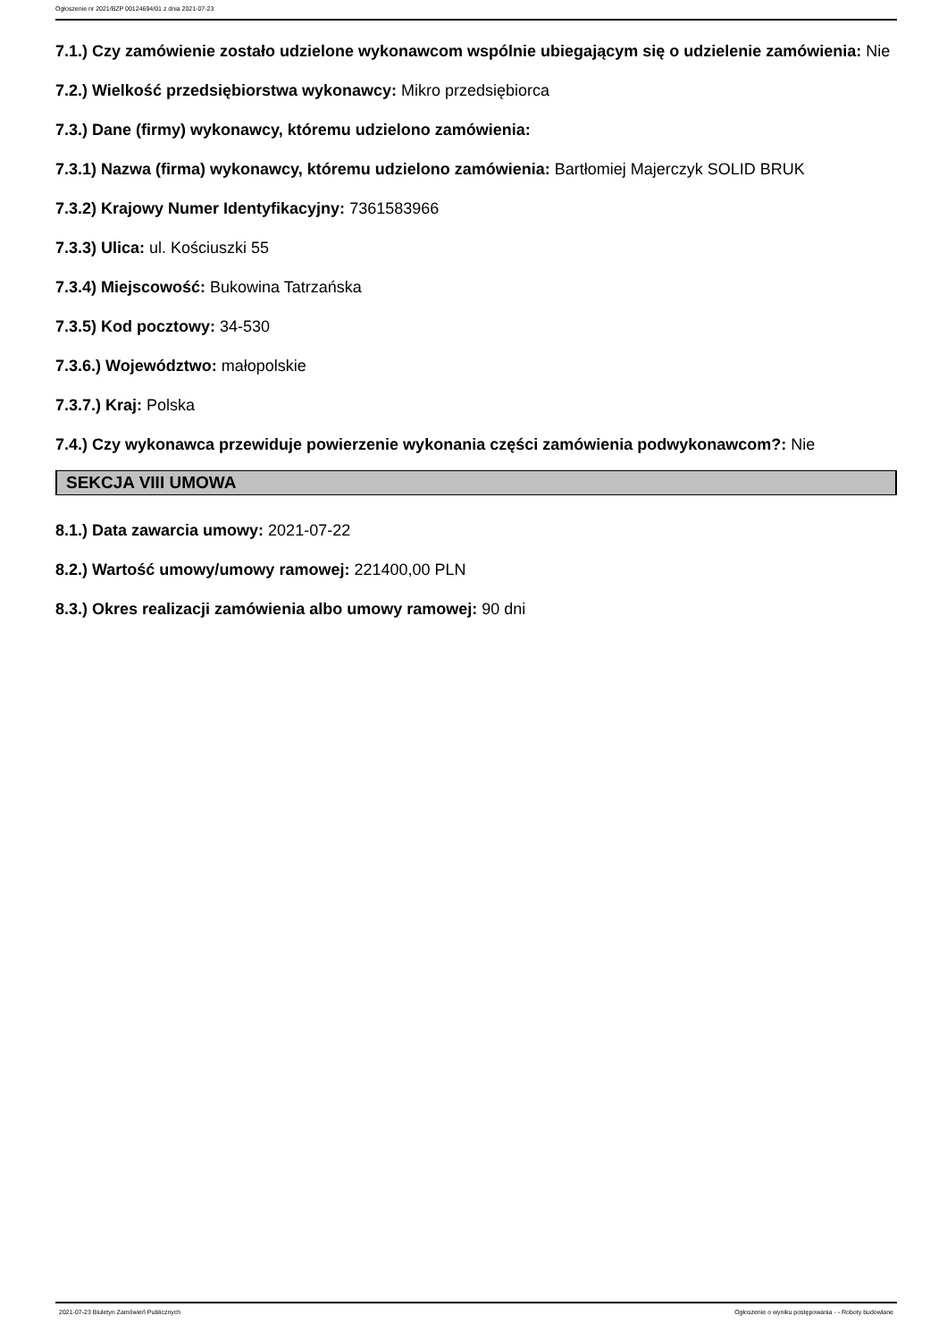Ogłoszenie nr 2021/BZP 00124694/01 z dnia 2021-07-23
7.1.) Czy zamówienie zostało udzielone wykonawcom wspólnie ubiegającym się o udzielenie zamówienia: Nie
7.2.) Wielkość przedsiębiorstwa wykonawcy: Mikro przedsiębiorca
7.3.) Dane (firmy) wykonawcy, któremu udzielono zamówienia:
7.3.1) Nazwa (firma) wykonawcy, któremu udzielono zamówienia: Bartłomiej Majerczyk SOLID BRUK
7.3.2) Krajowy Numer Identyfikacyjny: 7361583966
7.3.3) Ulica: ul. Kościuszki 55
7.3.4) Miejscowość: Bukowina Tatrzańska
7.3.5) Kod pocztowy: 34-530
7.3.6.) Województwo: małopolskie
7.3.7.) Kraj: Polska
7.4.) Czy wykonawca przewiduje powierzenie wykonania części zamówienia podwykonawcom?: Nie
SEKCJA VIII UMOWA
8.1.) Data zawarcia umowy: 2021-07-22
8.2.) Wartość umowy/umowy ramowej: 221400,00 PLN
8.3.) Okres realizacji zamówienia albo umowy ramowej: 90 dni
2021-07-23 Biuletyn Zamówień Publicznych Ogłoszenie o wyniku postępowania - - Roboty budowlane